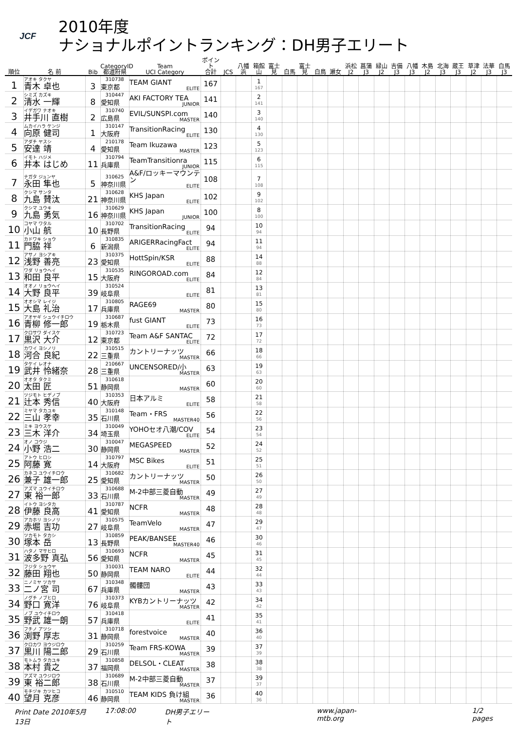JCF
2010年度
ナショナルポイントランキング：DH男子エリート
| 順位 | 名 前 | Bib | CategoryID 都道府県 | Team UCI Category | ポイント 合計 | JCS | 八幡 浜 | 箱館 山 | 富士 見 | 白馬 | 富士 見 | 白鳥 | 瀬女 | 浜松 J2 | 菖蒲 J3 | 緑山 J2 | 吉備 J3 | 八幡 J3 | 木島 J2 | 北海 J3 | 蔵王 J3 | 草津 J2 | 法華 J3 | 白馬 J3 |
| --- | --- | --- | --- | --- | --- | --- | --- | --- | --- | --- | --- | --- | --- | --- | --- | --- | --- | --- | --- | --- | --- | --- | --- | --- |
| 1 | アオキ タクヤ 青木 卓也 | 3 | 310738 東京都 | TEAM GIANT ELITE | 167 | | | 1 167 | | | | | | | | | | | | | | | | |
| 2 | シミズ カズキ 清水 一輝 | 8 | 310447 愛知県 | AKI FACTORY TEA JUNIOR | 141 | | | 2 141 | | | | | | | | | | | | | | | | |
| 3 | イデガワ ナオキ 井手川 直樹 | 2 | 310740 広島県 | EVIL/SUNSPI.com MASTER | 140 | | | 3 140 | | | | | | | | | | | | | | | | |
| 4 | ムカイハラ ケンジ 向原 健司 | 1 | 310147 大阪府 | TransitionRacing ELITE | 130 | | | 4 130 | | | | | | | | | | | | | | | | |
| 5 | アダチ ヤスシ 安達 靖 | 4 | 210178 愛知県 | Team Ikuzawa MASTER | 123 | | | 5 123 | | | | | | | | | | | | | | | | |
| 6 | イモト ハジメ 井本 はじめ | 11 | 310794 兵庫県 | TeamTransitionra JUNIOR | 115 | | | 6 115 | | | | | | | | | | | | | | | | |
| 7 | ナガタ ジュンヤ 永田 隼也 | 5 | 310625 神奈川県 | A&F/ロッキーマウンテン ELITE | 108 | | | 7 108 | | | | | | | | | | | | | | | | |
| 8 | クシマ サンタ 九島 賛汰 | 21 | 310628 神奈川県 | KHS Japan ELITE | 102 | | | 9 102 | | | | | | | | | | | | | | | | |
| 9 | クシマ ユウキ 九島 勇気 | 16 | 310629 神奈川県 | KHS Japan JUNIOR | 100 | | | 8 100 | | | | | | | | | | | | | | | | |
| 10 | コヤマ ワタル 小山 航 | 10 | 310702 長野県 | TransitionRacing ELITE | 94 | | | 10 94 | | | | | | | | | | | | | | | | |
| 11 | カドワキ ショウ 門脇 祥 | 6 | 310835 新潟県 | ARIGERRacingFact ELITE | 94 | | | 11 94 | | | | | | | | | | | | | | | | |
| 12 | アサノ ヨシアキ 浅野 善亮 | 23 | 310375 愛知県 | HottSpin/KSR ELITE | 88 | | | 14 88 | | | | | | | | | | | | | | | | |
| 13 | ワダ リョウヘイ 和田 良平 | 15 | 310535 大阪府 | RINGOROAD.com ELITE | 84 | | | 12 84 | | | | | | | | | | | | | | | | |
| 14 | オオノ リョウヘイ 大野 良平 | 39 | 310524 岐阜県 | ELITE | 81 | | | 13 81 | | | | | | | | | | | | | | | | |
| 15 | オオシマ レイジ 大島 礼治 | 17 | 310805 兵庫県 | RAGE69 MASTER | 80 | | | 15 80 | | | | | | | | | | | | | | | | |
| 16 | アオヤギ シュウイチロウ 青柳 修一郎 | 19 | 310687 栃木県 | fust GIANT ELITE | 73 | | | 16 73 | | | | | | | | | | | | | | | | |
| 17 | クロサワ ダイスケ 黒沢 大介 | 12 | 310723 東京都 | Team A&F SANTAC ELITE | 72 | | | 17 72 | | | | | | | | | | | | | | | | |
| 18 | カワイ ヨシノリ 河合 良紀 | 22 | 310515 三重県 | カントリーナッツ MASTER | 66 | | | 18 66 | | | | | | | | | | | | | | | | |
| 19 | タケイ レオナ 武井 怜緒奈 | 28 | 210667 三重県 | UNCENSORED/小 MASTER | 63 | | | 19 63 | | | | | | | | | | | | | | | | |
| 20 | オオタ タクミ 太田 匠 | 51 | 310618 静岡県 | MASTER | 60 | | | 20 60 | | | | | | | | | | | | | | | | |
| 21 | ツジモト ヒデノブ 辻本 秀信 | 40 | 310353 大阪府 | 日本アルミ ELITE | 58 | | | 21 58 | | | | | | | | | | | | | | | | |
| 22 | ミヤマ タカユキ 三山 孝幸 | 35 | 310148 石川県 | Team・FRS MASTER40 | 56 | | | 22 56 | | | | | | | | | | | | | | | | |
| 23 | ミキ ヨウスケ 三木 洋介 | 34 | 310049 埼玉県 | YOHOセオ八潮/COV ELITE | 54 | | | 23 54 | | | | | | | | | | | | | | | | |
| 24 | オノ コウジ 小野 浩二 | 30 | 310047 静岡県 | MEGASPEED MASTER | 52 | | | 24 52 | | | | | | | | | | | | | | | | |
| 25 | アトウ ヒロシ 阿藤 寛 | 14 | 310797 大阪府 | MSC Bikes ELITE | 51 | | | 25 51 | | | | | | | | | | | | | | | | |
| 26 | カネコ ユウイチロウ 兼子 雄一郎 | 25 | 310682 愛知県 | カントリーナッツ MASTER | 50 | | | 26 50 | | | | | | | | | | | | | | | | |
| 27 | アズマ ユウイチロウ 東 裕一郎 | 33 | 310688 石川県 | M-2中部三菱自動 MASTER | 49 | | | 27 49 | | | | | | | | | | | | | | | | |
| 28 | イトウ ヨシタカ 伊藤 良高 | 41 | 310787 愛知県 | NCFR MASTER | 48 | | | 28 48 | | | | | | | | | | | | | | | | |
| 29 | アカホリ ヨシノリ 赤堀 吉功 | 27 | 310575 岐阜県 | TeamVelo MASTER | 47 | | | 29 47 | | | | | | | | | | | | | | | | |
| 30 | ツカモト タカシ 塚本 岳 | 13 | 310859 長野県 | PEAK/BANSEE MASTER40 | 46 | | | 30 46 | | | | | | | | | | | | | | | | |
| 31 | ハタノ マサヒロ 波多野 真弘 | 56 | 310693 愛知県 | NCFR MASTER | 45 | | | 31 45 | | | | | | | | | | | | | | | | |
| 32 | フジタ ショウヤ 藤田 翔也 | 50 | 310031 静岡県 | TEAM NARO ELITE | 44 | | | 32 44 | | | | | | | | | | | | | | | | |
| 33 | ニノミヤ ツカサ 二ノ宮 司 | 67 | 310348 兵庫県 | 髑髏団 MASTER | 43 | | | 33 43 | | | | | | | | | | | | | | | | |
| 34 | ノグチ ノブヒロ 野口 寛洋 | 76 | 310373 岐阜県 | KYBカントリーナッツ MASTER | 42 | | | 34 42 | | | | | | | | | | | | | | | | |
| 35 | ノブ ユウイチロウ 野武 雄一朗 | 57 | 310418 兵庫県 | ELITE | 41 | | | 35 41 | | | | | | | | | | | | | | | | |
| 36 | フチノ アツシ 渕野 厚志 | 31 | 310718 静岡県 | forestvoice MASTER | 40 | | | 36 40 | | | | | | | | | | | | | | | | |
| 37 | クロカワ ヨウジロウ 黒川 陽二郎 | 29 | 310259 石川県 | Team FRS-KOWA MASTER | 39 | | | 37 39 | | | | | | | | | | | | | | | | |
| 38 | モトムラ タカユキ 本村 貴之 | 37 | 310858 福岡県 | DELSOL・CLEAT MASTER | 38 | | | 38 38 | | | | | | | | | | | | | | | | |
| 39 | アズマ ユウジロウ 東 裕二郎 | 38 | 310689 石川県 | M-2中部三菱自動 MASTER | 37 | | | 39 37 | | | | | | | | | | | | | | | | |
| 40 | モチヅキ カツヒコ 望月 克彦 | 46 | 310510 静岡県 | TEAM KIDS 負け組 MASTER | 36 | | | 40 36 | | | | | | | | | | | | | | | | |
Print Date 2010年5月13日 17:08:00 DH男子エリート www.japan-mtb.org 1/2 pages